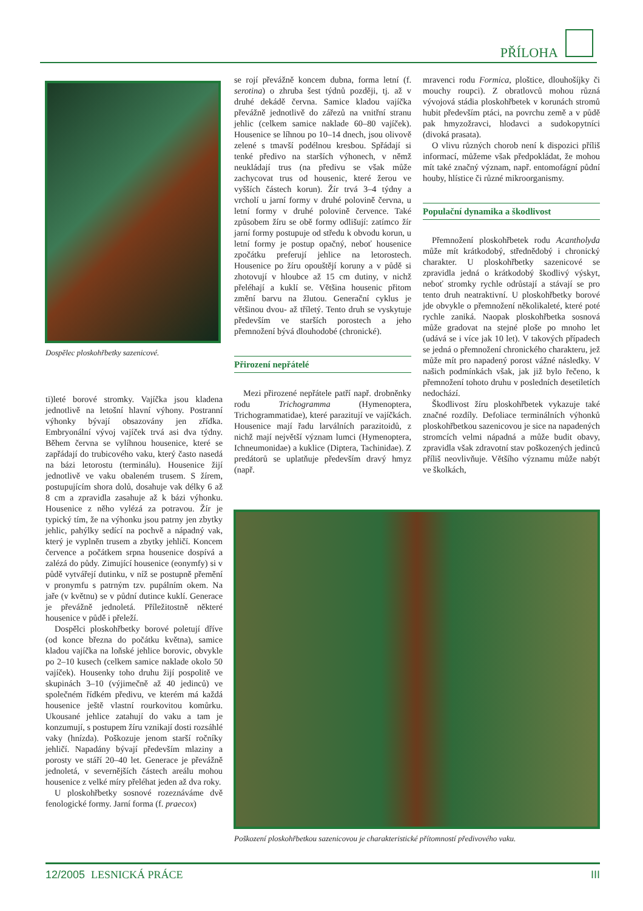PŘÍLOHA
Dospělec ploskohřbetky sazenicové.
ti)leté borové stromky. Vajíčka jsou kladena jednotlivě na letošní hlavní výhony. Postranní výhonky bývají obsazovány jen zřídka. Embryonální vývoj vajíček trvá asi dva týdny. Během června se vylíhnou housenice, které se zapřádají do trubicového vaku, který často nasedá na bázi letorostu (terminálu). Housenice žijí jednotlivě ve vaku obaleném trusem. S žírem, postupujícím shora dolů, dosahuje vak délky 6 až 8 cm a zpravidla zasahuje až k bázi výhonku. Housenice z něho vylézá za potravou. Žír je typický tím, že na výhonku jsou patrny jen zbytky jehlic, pahýlky sedící na pochvě a nápadný vak, který je vyplněn trusem a zbytky jehličí. Koncem července a počátkem srpna housenice dospívá a zalézá do půdy. Zimující housenice (eonymfy) si v půdě vytvářejí dutinku, v níž se postupně přemění v pronymfu s patrným tzv. pupálním okem. Na jaře (v květnu) se v půdní dutince kuklí. Generace je převážně jednoletá. Příležitostně některé housenice v půdě i přeleží.
Dospělci ploskohřbetky borové poletují dříve (od konce března do počátku května), samice kladou vajíčka na loňské jehlice borovic, obvykle po 2–10 kusech (celkem samice naklade okolo 50 vajíček). Housenky toho druhu žijí pospolitě ve skupinách 3–10 (výjimečně až 40 jedinců) ve společném řídkém předivu, ve kterém má každá housenice ještě vlastní rourkovitou komůrku. Ukousané jehlice zatahují do vaku a tam je konzumují, s postupem žíru vznikají dosti rozsáhlé vaky (hnízda). Poškozuje jenom starší ročníky jehličí. Napadány bývají především mlaziny a porosty ve stáří 20–40 let. Generace je převážně jednoletá, v severnějších částech areálu mohou housenice z velké míry přeléhat jeden až dva roky.
U ploskohřbetky sosnové rozeznáváme dvě fenologické formy. Jarní forma (f. praecox)
se rojí převážně koncem dubna, forma letní (f. serotina) o zhruba šest týdnů později, tj. až v druhé dekádě června. Samice kladou vajíčka převážně jednotlivě do zářezů na vnitřní stranu jehlic (celkem samice naklade 60–80 vajíček). Housenice se líhnou po 10–14 dnech, jsou olivově zelené s tmavší podélnou kresbou. Spřádají si tenké předivo na starších výhonech, v němž neukládají trus (na předivu se však může zachycovat trus od housenic, které žerou ve vyšších částech korun). Žír trvá 3–4 týdny a vrcholí u jarní formy v druhé polovině června, u letní formy v druhé polovině července. Také způsobem žíru se obě formy odlišují: zatímco žír jarní formy postupuje od středu k obvodu korun, u letní formy je postup opačný, neboť housenice zpočátku preferují jehlice na letorostech. Housenice po žíru opouštějí koruny a v půdě si zhotovují v hloubce až 15 cm dutiny, v nichž přeléhají a kuklí se. Většina housenic přitom změní barvu na žlutou. Generační cyklus je většinou dvou- až tříletý. Tento druh se vyskytuje především ve starších porostech a jeho přemnožení bývá dlouhodobé (chronické).
Přirození nepřátelé
Mezi přirozené nepřátele patří např. drobněnky rodu Trichogramma (Hymenoptera, Trichogrammatidae), které parazitují ve vajíčkách. Housenice mají řadu larválních parazitoidů, z nichž mají největší význam lumci (Hymenoptera, Ichneumonidae) a kuklice (Diptera, Tachinidae). Z predátorů se uplatňuje především dravý hmyz (např.
mravenci rodu Formica, ploštice, dlouhošíjky či mouchy roupci). Z obratlovců mohou různá vývojová stádia ploskohřbetek v korunách stromů hubit především ptáci, na povrchu země a v půdě pak hmyzožravci, hlodavci a sudokopytníci (divoká prasata).
O vlivu různých chorob není k dispozici příliš informací, můžeme však předpokládat, že mohou mít také značný význam, např. entomofágní půdní houby, hlístice či různé mikroorganismy.
Populační dynamika a škodlivost
Přemnožení ploskohřbetek rodu Acantholyda může mít krátkodobý, střednědobý i chronický charakter. U ploskohřbetky sazenicové se zpravidla jedná o krátkodobý škodlivý výskyt, neboť stromky rychle odrůstají a stávají se pro tento druh neatraktivní. U ploskohřbetky borové jde obvykle o přemnožení několikaleté, které poté rychle zaniká. Naopak ploskohřbetka sosnová může gradovat na stejné ploše po mnoho let (udává se i více jak 10 let). V takových případech se jedná o přemnožení chronického charakteru, jež může mít pro napadený porost vážné následky. V našich podmínkách však, jak již bylo řečeno, k přemnožení tohoto druhu v posledních desetiletích nedochází.
Škodlivost žíru ploskohřbetek vykazuje také značné rozdíly. Defoliace terminálních výhonků ploskohřbetkou sazenicovou je sice na napadených stromcích velmi nápadná a může budit obavy, zpravidla však zdravotní stav poškozených jedinců příliš neovlivňuje. Většího významu může nabýt ve školkách,
Poškození ploskohřbetkou sazenicovou je charakteristické přítomností předivového vaku.
12/2005 LESNICKÁ PRÁCE III